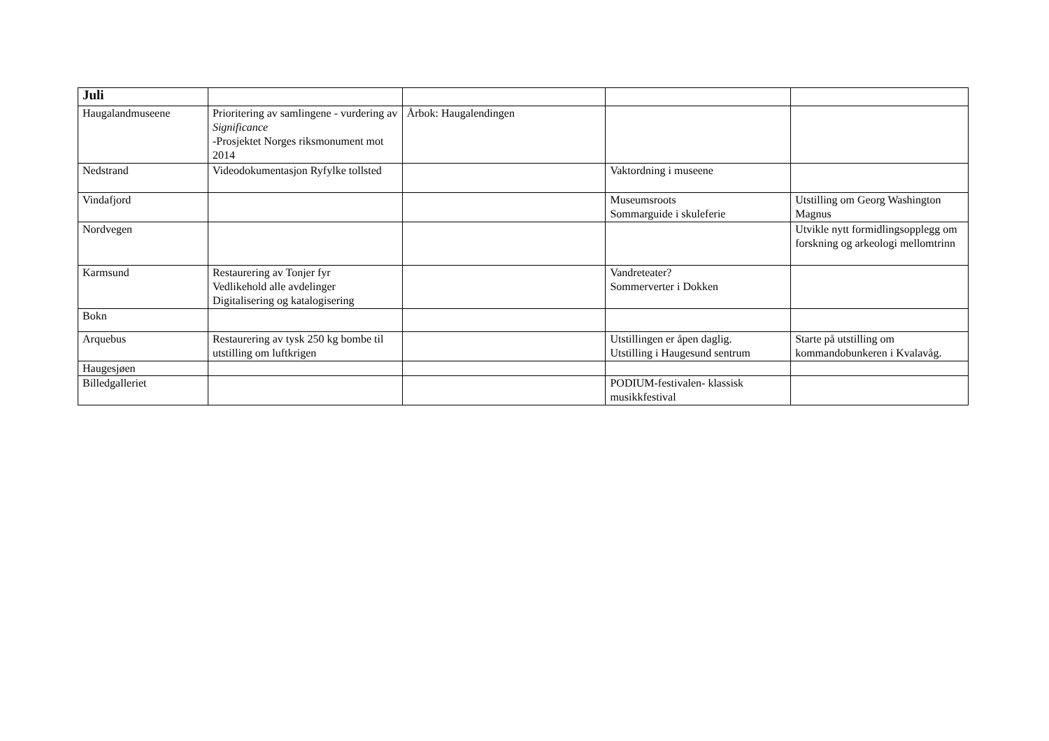| Juli | | | | |
| --- | --- | --- | --- | --- |
| Haugalandmuseene | Prioritering av samlingene - vurdering av Significance -Prosjektet Norges riksmonument mot 2014 | Årbok: Haugalendingen | | |
| Nedstrand | Videodokumentasjon Ryfylke tollsted | | Vaktordning i museene | |
| Vindafjord | | | Museumsroots Sommarguide i skuleferie | Utstilling om Georg Washington Magnus |
| Nordvegen | | | | Utvikle nytt formidlingsopplegg om forskning og arkeologi mellomtrinn |
| Karmsund | Restaurering av Tonjer fyr Vedlikehold alle avdelinger Digitalisering og katalogisering | | Vandreteater? Sommerverter i Dokken | |
| Bokn | | | | |
| Arquebus | Restaurering av tysk 250 kg bombe til utstilling om luftkrigen | | Utstillingen er åpen daglig. Utstilling i Haugesund sentrum | Starte på utstilling om kommandobunkeren i Kvalavåg. |
| Haugesjøen | | | | |
| Billedgalleriet | | | PODIUM-festivalen- klassisk musikkfestival | |